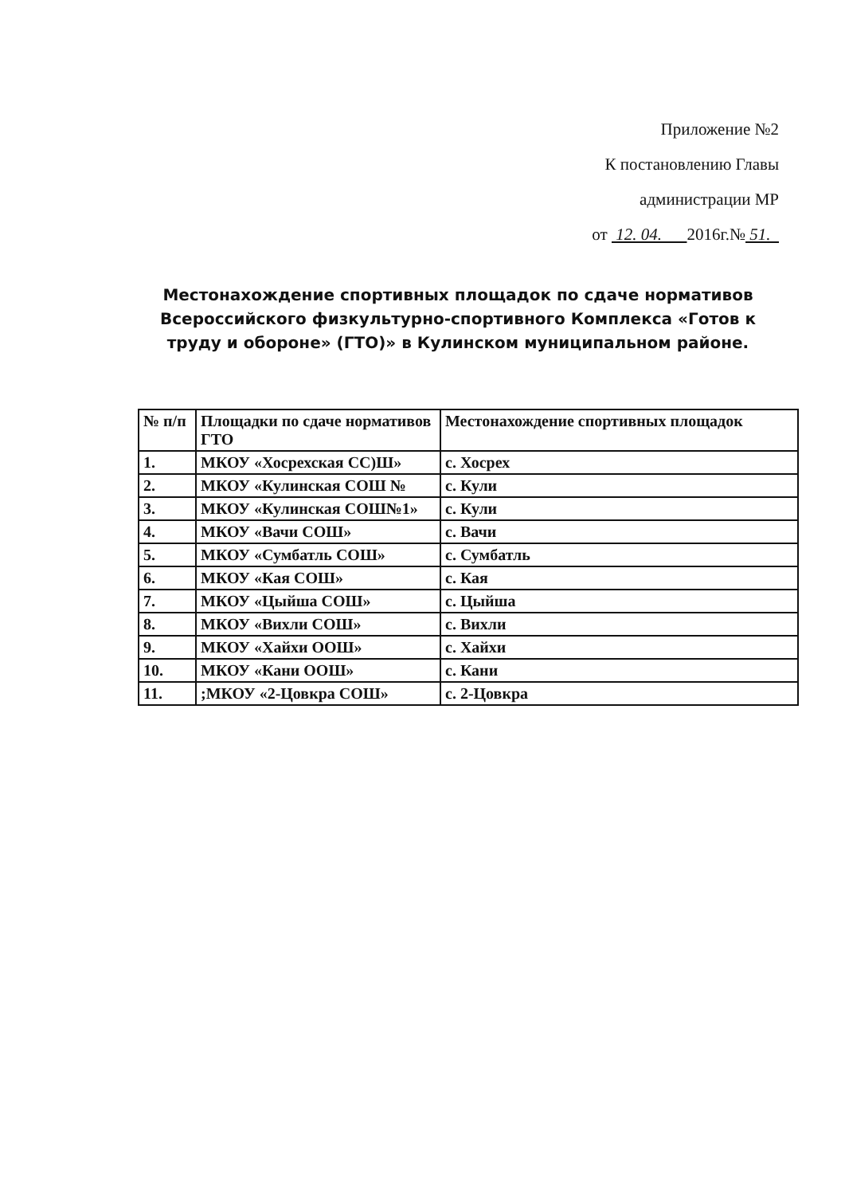Приложение №2
К постановлению Главы
администрации МР
от 12. 04. 2016г.№ 51.
Местонахождение спортивных площадок по сдаче нормативов Всероссийского физкультурно-спортивного Комплекса «Готов к труду и обороне» (ГТО)» в Кулинском муниципальном районе.
| № п/п | Площадки по сдаче нормативов ГТО | Местонахождение спортивных площадок |
| --- | --- | --- |
| 1. | МКОУ «Хосрехская СС)Ш» | с. Хосрех |
| 2. | МКОУ «Кулинская СОШ № | с. Кули |
| 3. | МКОУ «Кулинская СОШ№1» | с. Кули |
| 4. | МКОУ «Вачи СОШ» | с. Вачи |
| 5. | МКОУ «Сумбатль СОШ» | с. Сумбатль |
| 6. | МКОУ «Кая СОШ» | с. Кая |
| 7. | МКОУ «Цыйша СОШ» | с. Цыйша |
| 8. | МКОУ «Вихли СОШ» | с. Вихли |
| 9. | МКОУ «Хайхи ООШ» | с. Хайхи |
| 10. | МКОУ «Кани ООШ» | с. Кани |
| 11. | ;МКОУ «2-Цовкра СОШ» | с. 2-Цовкра |